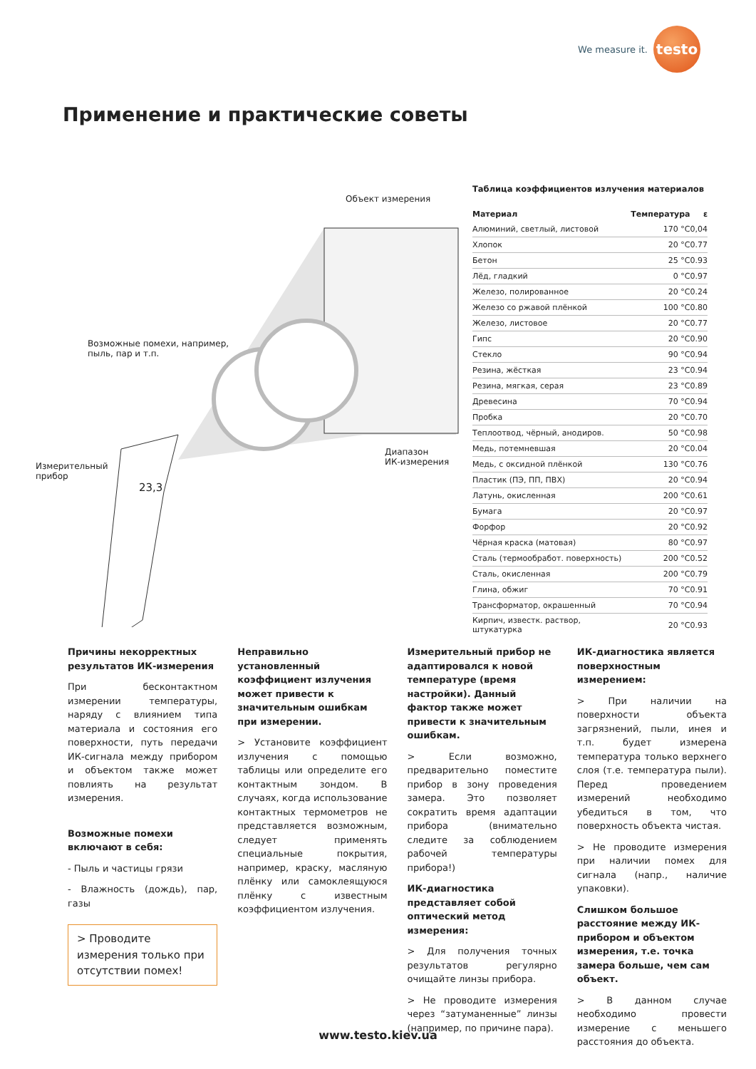We measure it.
testo
Применение и практические советы
Объект измерения
Возможные помехи, например,
пыль, пар и т.п.
Диапазон
ИК-измерения
Измерительный
прибор
23,3
Таблица коэффициентов излучения материалов
| Материал | Температура | ε |
| --- | --- | --- |
| Алюминий, светлый, листовой | 170 °C | 0,04 |
| Хлопок | 20 °C | 0.77 |
| Бетон | 25 °C | 0.93 |
| Лёд, гладкий | 0 °C | 0.97 |
| Железо, полированное | 20 °C | 0.24 |
| Железо со ржавой плёнкой | 100 °C | 0.80 |
| Железо, листовое | 20 °C | 0.77 |
| Гипс | 20 °C | 0.90 |
| Стекло | 90 °C | 0.94 |
| Резина, жёсткая | 23 °C | 0.94 |
| Резина, мягкая, серая | 23 °C | 0.89 |
| Древесина | 70 °C | 0.94 |
| Пробка | 20 °C | 0.70 |
| Теплоотвод, чёрный, анодиров. | 50 °C | 0.98 |
| Медь, потемневшая | 20 °C | 0.04 |
| Медь, с оксидной плёнкой | 130 °C | 0.76 |
| Пластик (ПЭ, ПП, ПВХ) | 20 °C | 0.94 |
| Латунь, окисленная | 200 °C | 0.61 |
| Бумага | 20 °C | 0.97 |
| Форфор | 20 °C | 0.92 |
| Чёрная краска (матовая) | 80 °C | 0.97 |
| Сталь (термообработ. поверхность) | 200 °C | 0.52 |
| Сталь, окисленная | 200 °C | 0.79 |
| Глина, обжиг | 70 °C | 0.91 |
| Трансформатор, окрашенный | 70 °C | 0.94 |
| Кирпич, известк. раствор, штукатурка | 20 °C | 0.93 |
Причины некорректных результатов ИК-измерения
При бесконтактном измерении температуры, наряду с влиянием типа материала и состояния его поверхности, путь передачи ИК-сигнала между прибором и объектом также может повлиять на результат измерения.
Возможные помехи включают в себя:
- Пыль и частицы грязи
- Влажность (дождь), пар, газы
> Проводите измерения только при отсутствии помех!
Неправильно установленный коэффициент излучения может привести к значительным ошибкам при измерении.
> Установите коэффициент излучения с помощью таблицы или определите его контактным зондом. В случаях, когда использование контактных термометров не представляется возможным, следует применять специальные покрытия, например, краску, масляную плёнку или самоклеящуюся плёнку с известным коэффициентом излучения.
Измерительный прибор не адаптировался к новой температуре (время настройки). Данный фактор также может привести к значительным ошибкам.
> Если возможно, предварительно поместите прибор в зону проведения замера. Это позволяет сократить время адаптации прибора (внимательно следите за соблюдением рабочей температуры прибора!)
ИК-диагностика представляет собой оптический метод измерения:
> Для получения точных результатов регулярно очищайте линзы прибора.
> Не проводите измерения через “затуманенные” линзы (например, по причине пара).
ИК-диагностика является поверхностным измерением:
> При наличии на поверхности объекта загрязнений, пыли, инея и т.п. будет измерена температура только верхнего слоя (т.е. температура пыли). Перед проведением измерений необходимо убедиться в том, что поверхность объекта чистая.
> Не проводите измерения при наличии помех для сигнала (напр., наличие упаковки).
Слишком большое расстояние между ИК-прибором и объектом измерения, т.е. точка замера больше, чем сам объект.
> В данном случае необходимо провести измерение с меньшего расстояния до объекта.
www.testo.kiev.ua